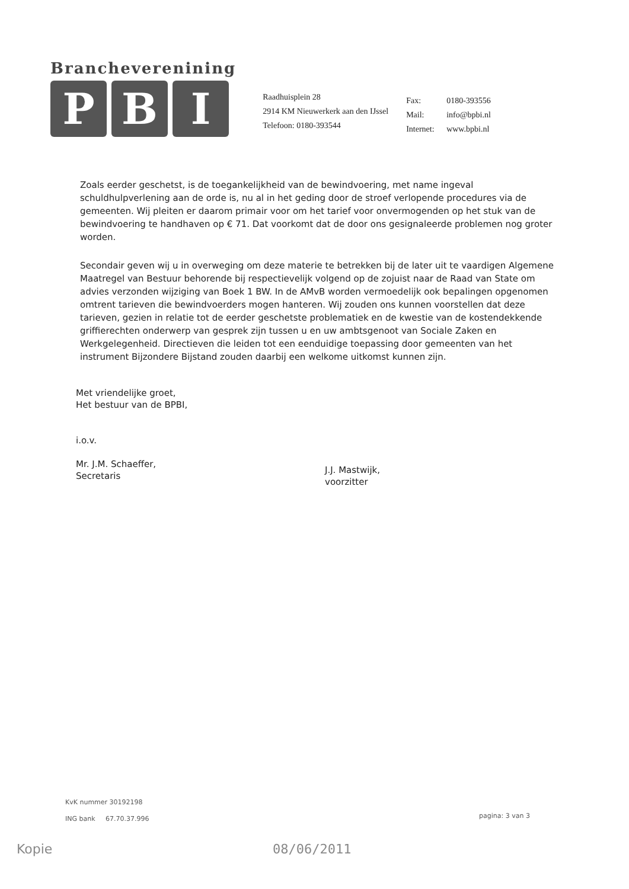Brancheverenining
P B I
Raadhuisplein 28
2914 KM Nieuwerkerk aan den IJssel
Telefoon: 0180-393544
Fax: 0180-393556
Mail: info@bpbi.nl
Internet: www.bpbi.nl
Zoals eerder geschetst, is de toegankelijkheid van de bewindvoering, met name ingeval schuldhulpverlening aan de orde is, nu al in het geding door de stroef verlopende procedures via de gemeenten. Wij pleiten er daarom primair voor om het tarief voor onvermogenden op het stuk van de bewindvoering te handhaven op € 71. Dat voorkomt dat de door ons gesignaleerde problemen nog groter worden.
Secondair geven wij u in overweging om deze materie te betrekken bij de later uit te vaardigen Algemene Maatregel van Bestuur behorende bij respectievelijk volgend op de zojuist naar de Raad van State om advies verzonden wijziging van Boek 1 BW. In de AMvB worden vermoedelijk ook bepalingen opgenomen omtrent tarieven die bewindvoerders mogen hanteren. Wij zouden ons kunnen voorstellen dat deze tarieven, gezien in relatie tot de eerder geschetste problematiek en de kwestie van de kostendekkende griffierechten onderwerp van gesprek zijn tussen u en uw ambtsgenoot van Sociale Zaken en Werkgelegenheid. Directieven die leiden tot een eenduidige toepassing door gemeenten van het instrument Bijzondere Bijstand zouden daarbij een welkome uitkomst kunnen zijn.
Met vriendelijke groet,
Het bestuur van de BPBI,
i.o.v.
Mr. J.M. Schaeffer,
Secretaris
J.J. Mastwijk,
voorzitter
KvK nummer 30192198
ING bank 67.70.37.996
pagina: 3 van 3
Kopie 08/06/2011